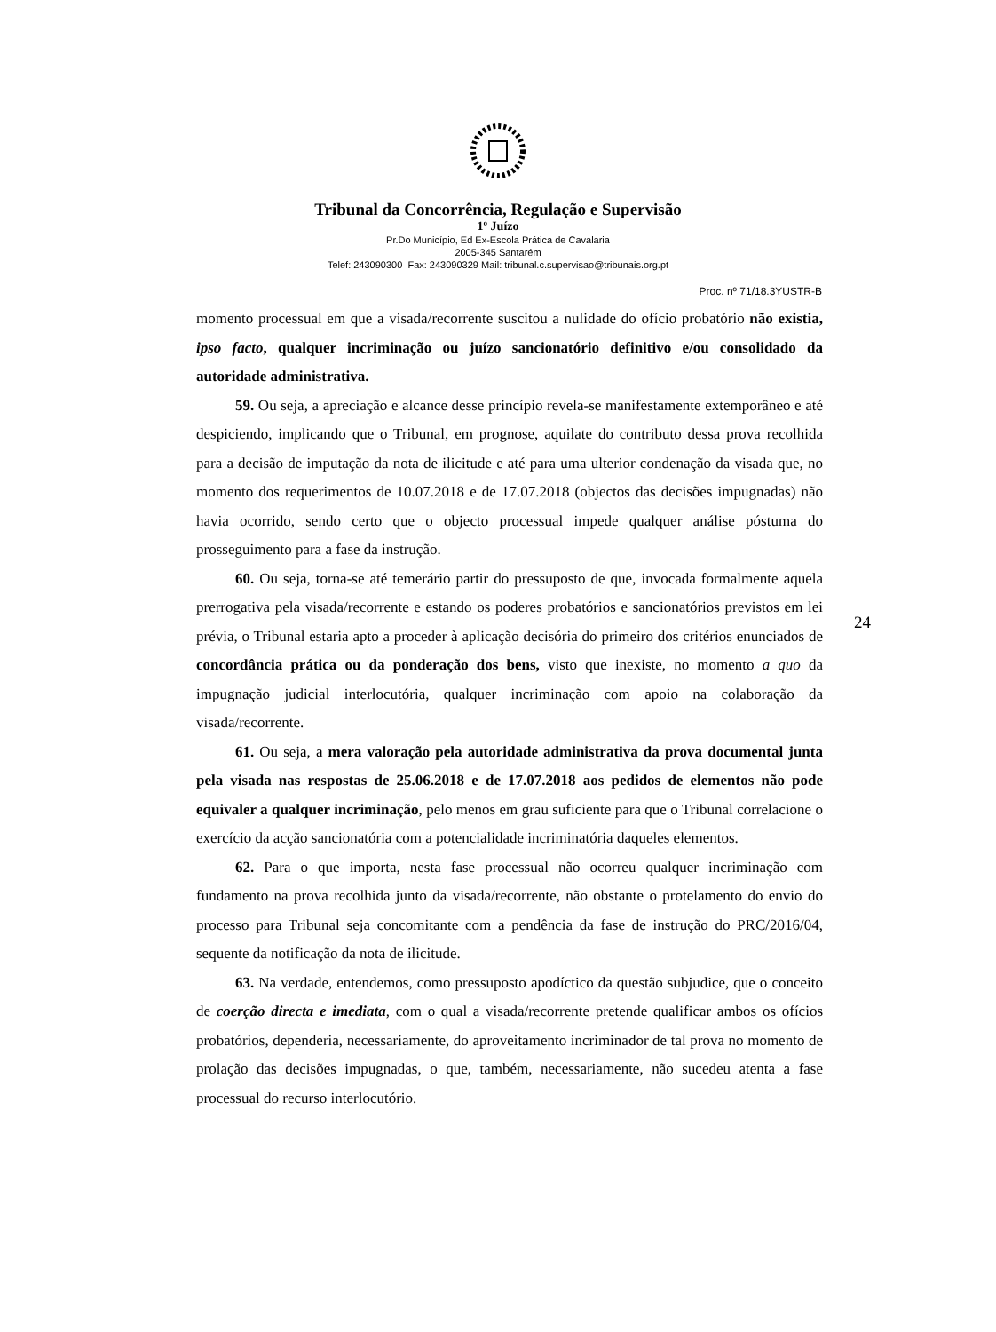Tribunal da Concorrência, Regulação e Supervisão
1º Juízo
Pr.Do Município, Ed Ex-Escola Prática de Cavalaria
2005-345 Santarém
Telef: 243090300 Fax: 243090329 Mail: tribunal.c.supervisao@tribunais.org.pt
Proc. nº 71/18.3YUSTR-B
momento processual em que a visada/recorrente suscitou a nulidade do ofício probatório não existia, ipso facto, qualquer incriminação ou juízo sancionatório definitivo e/ou consolidado da autoridade administrativa.
59. Ou seja, a apreciação e alcance desse princípio revela-se manifestamente extemporâneo e até despiciendo, implicando que o Tribunal, em prognose, aquilate do contributo dessa prova recolhida para a decisão de imputação da nota de ilicitude e até para uma ulterior condenação da visada que, no momento dos requerimentos de 10.07.2018 e de 17.07.2018 (objectos das decisões impugnadas) não havia ocorrido, sendo certo que o objecto processual impede qualquer análise póstuma do prosseguimento para a fase da instrução.
60. Ou seja, torna-se até temerário partir do pressuposto de que, invocada formalmente aquela prerrogativa pela visada/recorrente e estando os poderes probatórios e sancionatórios previstos em lei prévia, o Tribunal estaria apto a proceder à aplicação decisória do primeiro dos critérios enunciados de concordância prática ou da ponderação dos bens, visto que inexiste, no momento a quo da impugnação judicial interlocutória, qualquer incriminação com apoio na colaboração da visada/recorrente.
61. Ou seja, a mera valoração pela autoridade administrativa da prova documental junta pela visada nas respostas de 25.06.2018 e de 17.07.2018 aos pedidos de elementos não pode equivaler a qualquer incriminação, pelo menos em grau suficiente para que o Tribunal correlacione o exercício da acção sancionatória com a potencialidade incriminatória daqueles elementos.
62. Para o que importa, nesta fase processual não ocorreu qualquer incriminação com fundamento na prova recolhida junto da visada/recorrente, não obstante o protelamento do envio do processo para Tribunal seja concomitante com a pendência da fase de instrução do PRC/2016/04, sequente da notificação da nota de ilicitude.
63. Na verdade, entendemos, como pressuposto apodíctico da questão subjudice, que o conceito de coerção directa e imediata, com o qual a visada/recorrente pretende qualificar ambos os ofícios probatórios, dependeria, necessariamente, do aproveitamento incriminador de tal prova no momento de prolação das decisões impugnadas, o que, também, necessariamente, não sucedeu atenta a fase processual do recurso interlocutório.
24